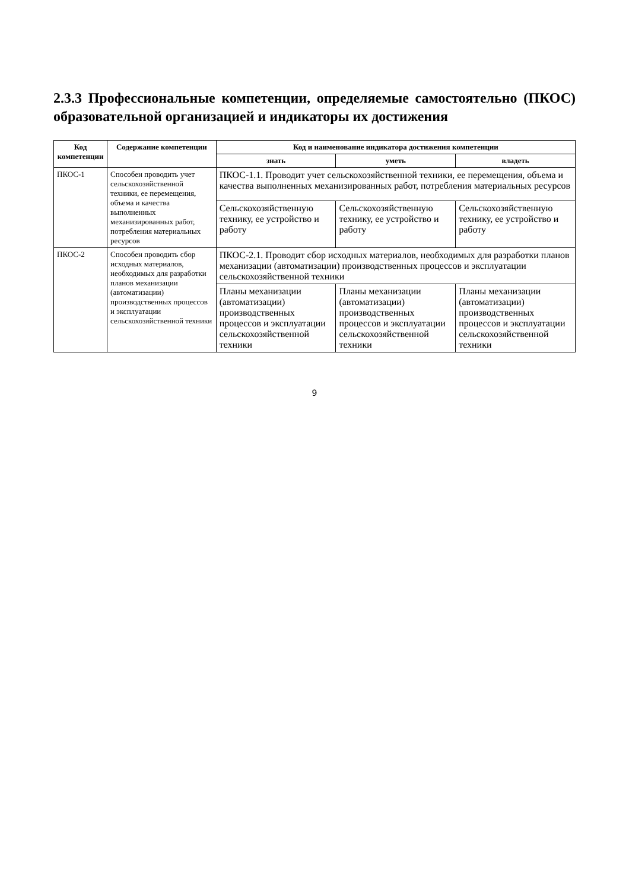2.3.3 Профессиональные компетенции, определяемые самостоятельно (ПКОС) образовательной организацией и индикаторы их достижения
| Код компетенции | Содержание компетенции | Код и наименование индикатора достижения компетенции | | |
| --- | --- | --- | --- | --- |
| | | знать | уметь | владеть |
| ПКОС-1 | Способен проводить учет сельскохозяйственной техники, ее перемещения, объема и качества выполненных механизированных работ, потребления материальных ресурсов | ПКОС-1.1. Проводит учет сельскохозяйственной техники, ее перемещения, объема и качества выполненных механизированных работ, потребления материальных ресурсов | | |
| | | Сельскохозяйственную технику, ее устройство и работу | Сельскохозяйственную технику, ее устройство и работу | Сельскохозяйственную технику, ее устройство и работу |
| ПКОС-2 | Способен проводить сбор исходных материалов, необходимых для разработки планов механизации (автоматизации) производственных процессов и эксплуатации сельскохозяйственной техники | ПКОС-2.1. Проводит сбор исходных материалов, необходимых для разработки планов механизации (автоматизации) производственных процессов и эксплуатации сельскохозяйственной техники | | |
| | | Планы механизации (автоматизации) производственных процессов и эксплуатации сельскохозяйственной техники | Планы механизации (автоматизации) производственных процессов и эксплуатации сельскохозяйственной техники | Планы механизации (автоматизации) производственных процессов и эксплуатации сельскохозяйственной техники |
9